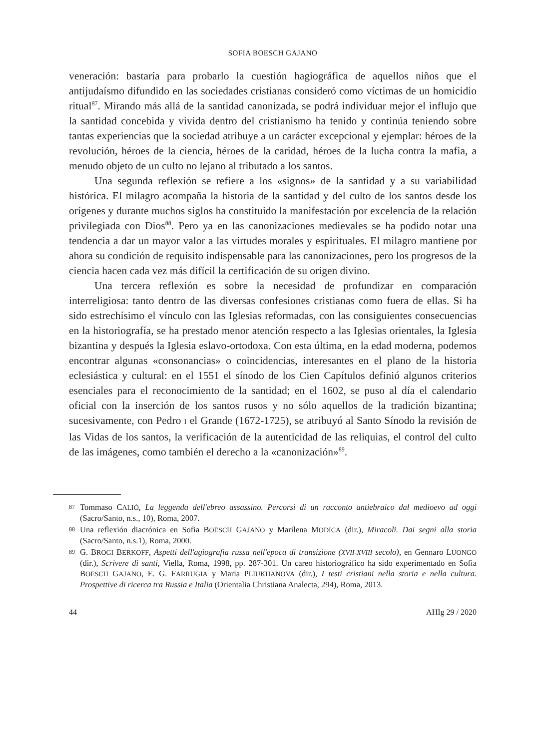SOFIA BOESCH GAJANO
veneración: bastaría para probarlo la cuestión hagiográfica de aquellos niños que el antijudaísmo difundido en las sociedades cristianas consideró como víctimas de un homicidio ritual<sup>87</sup>. Mirando más allá de la santidad canonizada, se podrá individuar mejor el influjo que la santidad concebida y vivida dentro del cristianismo ha tenido y continúa teniendo sobre tantas experiencias que la sociedad atribuye a un carácter excepcional y ejemplar: héroes de la revolución, héroes de la ciencia, héroes de la caridad, héroes de la lucha contra la mafia, a menudo objeto de un culto no lejano al tributado a los santos.
Una segunda reflexión se refiere a los «signos» de la santidad y a su variabilidad histórica. El milagro acompaña la historia de la santidad y del culto de los santos desde los orígenes y durante muchos siglos ha constituido la manifestación por excelencia de la relación privilegiada con Dios<sup>88</sup>. Pero ya en las canonizaciones medievales se ha podido notar una tendencia a dar un mayor valor a las virtudes morales y espirituales. El milagro mantiene por ahora su condición de requisito indispensable para las canonizaciones, pero los progresos de la ciencia hacen cada vez más difícil la certificación de su origen divino.
Una tercera reflexión es sobre la necesidad de profundizar en comparación interreligiosa: tanto dentro de las diversas confesiones cristianas como fuera de ellas. Si ha sido estrechísimo el vínculo con las Iglesias reformadas, con las consiguientes consecuencias en la historiografía, se ha prestado menor atención respecto a las Iglesias orientales, la Iglesia bizantina y después la Iglesia eslavo-ortodoxa. Con esta última, en la edad moderna, podemos encontrar algunas «consonancias» o coincidencias, interesantes en el plano de la historia eclesiástica y cultural: en el 1551 el sínodo de los Cien Capítulos definió algunos criterios esenciales para el reconocimiento de la santidad; en el 1602, se puso al día el calendario oficial con la inserción de los santos rusos y no sólo aquellos de la tradición bizantina; sucesivamente, con Pedro I el Grande (1672-1725), se atribuyó al Santo Sínodo la revisión de las Vidas de los santos, la verificación de la autenticidad de las reliquias, el control del culto de las imágenes, como también el derecho a la «canonización»<sup>89</sup>.
87
Tommaso CALIÒ, La leggenda dell'ebreo assassino. Percorsi di un racconto antiebraico dal medioevo ad oggi (Sacro/Santo, n.s., 10), Roma, 2007.
88
Una reflexión diacrónica en Sofia BOESCH GAJANO y Marilena MODICA (dir.), Miracoli. Dai segni alla storia (Sacro/Santo, n.s.1), Roma, 2000.
89
G. BROGI BERKOFF, Aspetti dell'agiografia russa nell'epoca di transizione (XVII-XVIII secolo), en Gennaro LUONGO (dir.), Scrivere di santi, Viella, Roma, 1998, pp. 287-301. Un careo historiográfico ha sido experimentado en Sofia BOESCH GAJANO, E. G. FARRUGIA y Maria PLIUKHANOVA (dir.), I testi cristiani nella storia e nella cultura. Prospettive di ricerca tra Russia e Italia (Orientalia Christiana Analecta, 294), Roma, 2013.
44 AHIg 29 / 2020